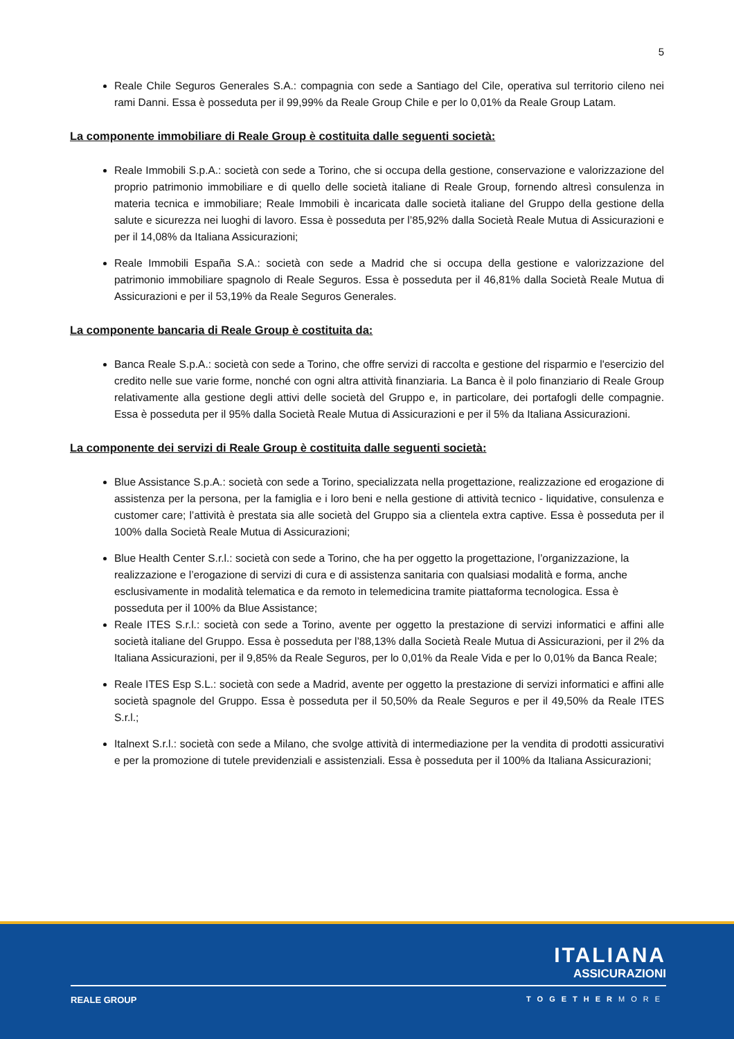5
Reale Chile Seguros Generales S.A.: compagnia con sede a Santiago del Cile, operativa sul territorio cileno nei rami Danni. Essa è posseduta per il 99,99% da Reale Group Chile e per lo 0,01% da Reale Group Latam.
La componente immobiliare di Reale Group è costituita dalle seguenti società:
Reale Immobili S.p.A.: società con sede a Torino, che si occupa della gestione, conservazione e valorizzazione del proprio patrimonio immobiliare e di quello delle società italiane di Reale Group, fornendo altresì consulenza in materia tecnica e immobiliare; Reale Immobili è incaricata dalle società italiane del Gruppo della gestione della salute e sicurezza nei luoghi di lavoro. Essa è posseduta per l’85,92% dalla Società Reale Mutua di Assicurazioni e per il 14,08% da Italiana Assicurazioni;
Reale Immobili España S.A.: società con sede a Madrid che si occupa della gestione e valorizzazione del patrimonio immobiliare spagnolo di Reale Seguros. Essa è posseduta per il 46,81% dalla Società Reale Mutua di Assicurazioni e per il 53,19% da Reale Seguros Generales.
La componente bancaria di Reale Group è costituita da:
Banca Reale S.p.A.: società con sede a Torino, che offre servizi di raccolta e gestione del risparmio e l'esercizio del credito nelle sue varie forme, nonché con ogni altra attività finanziaria. La Banca è il polo finanziario di Reale Group relativamente alla gestione degli attivi delle società del Gruppo e, in particolare, dei portafogli delle compagnie. Essa è posseduta per il 95% dalla Società Reale Mutua di Assicurazioni e per il 5% da Italiana Assicurazioni.
La componente dei servizi di Reale Group è costituita dalle seguenti società:
Blue Assistance S.p.A.: società con sede a Torino, specializzata nella progettazione, realizzazione ed erogazione di assistenza per la persona, per la famiglia e i loro beni e nella gestione di attività tecnico - liquidative, consulenza e customer care; l’attività è prestata sia alle società del Gruppo sia a clientela extra captive. Essa è posseduta per il 100% dalla Società Reale Mutua di Assicurazioni;
Blue Health Center S.r.l.: società con sede a Torino, che ha per oggetto la progettazione, l’organizzazione, la realizzazione e l’erogazione di servizi di cura e di assistenza sanitaria con qualsiasi modalità e forma, anche esclusivamente in modalità telematica e da remoto in telemedicina tramite piattaforma tecnologica. Essa è posseduta per il 100% da Blue Assistance;
Reale ITES S.r.l.: società con sede a Torino, avente per oggetto la prestazione di servizi informatici e affini alle società italiane del Gruppo. Essa è posseduta per l’88,13% dalla Società Reale Mutua di Assicurazioni, per il 2% da Italiana Assicurazioni, per il 9,85% da Reale Seguros, per lo 0,01% da Reale Vida e per lo 0,01% da Banca Reale;
Reale ITES Esp S.L.: società con sede a Madrid, avente per oggetto la prestazione di servizi informatici e affini alle società spagnole del Gruppo. Essa è posseduta per il 50,50% da Reale Seguros e per il 49,50% da Reale ITES S.r.l.;
Italnext S.r.l.: società con sede a Milano, che svolge attività di intermediazione per la vendita di prodotti assicurativi e per la promozione di tutele previdenziali e assistenziali. Essa è posseduta per il 100% da Italiana Assicurazioni;
ITALIANA
ASSICURAZIONI
REALE GROUP TOGETHERMORE